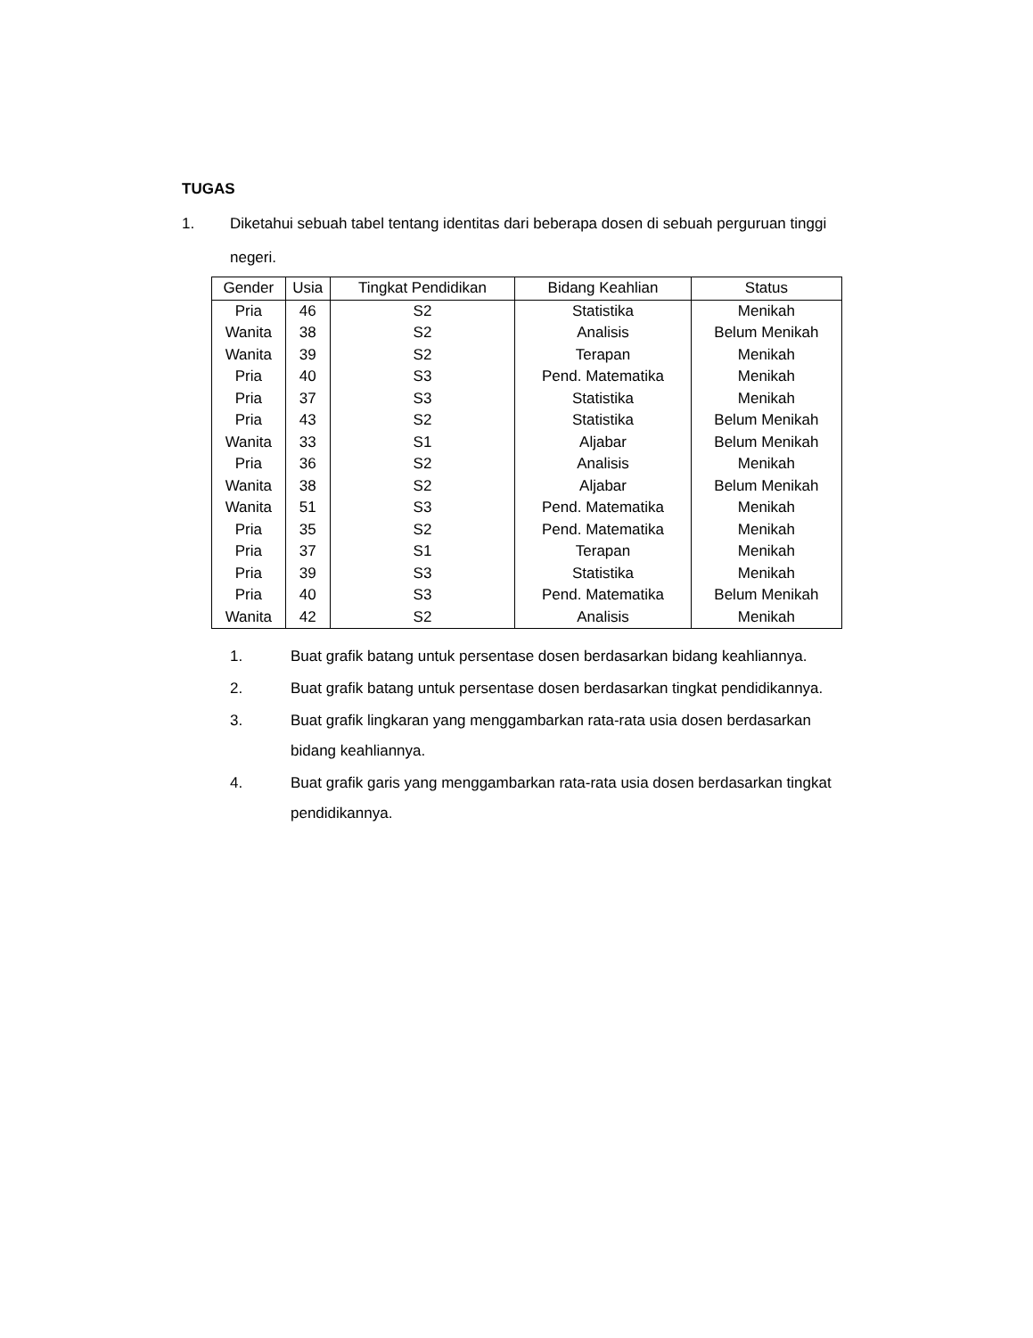TUGAS
1. Diketahui sebuah tabel tentang identitas dari beberapa dosen di sebuah perguruan tinggi negeri.
| Gender | Usia | Tingkat Pendidikan | Bidang Keahlian | Status |
| --- | --- | --- | --- | --- |
| Pria | 46 | S2 | Statistika | Menikah |
| Wanita | 38 | S2 | Analisis | Belum Menikah |
| Wanita | 39 | S2 | Terapan | Menikah |
| Pria | 40 | S3 | Pend. Matematika | Menikah |
| Pria | 37 | S3 | Statistika | Menikah |
| Pria | 43 | S2 | Statistika | Belum Menikah |
| Wanita | 33 | S1 | Aljabar | Belum Menikah |
| Pria | 36 | S2 | Analisis | Menikah |
| Wanita | 38 | S2 | Aljabar | Belum Menikah |
| Wanita | 51 | S3 | Pend. Matematika | Menikah |
| Pria | 35 | S2 | Pend. Matematika | Menikah |
| Pria | 37 | S1 | Terapan | Menikah |
| Pria | 39 | S3 | Statistika | Menikah |
| Pria | 40 | S3 | Pend. Matematika | Belum Menikah |
| Wanita | 42 | S2 | Analisis | Menikah |
1. Buat grafik batang untuk persentase dosen berdasarkan bidang keahliannya.
2. Buat grafik batang untuk persentase dosen berdasarkan tingkat pendidikannya.
3. Buat grafik lingkaran yang menggambarkan rata-rata usia dosen berdasarkan bidang keahliannya.
4. Buat grafik garis yang menggambarkan rata-rata usia dosen berdasarkan tingkat pendidikannya.